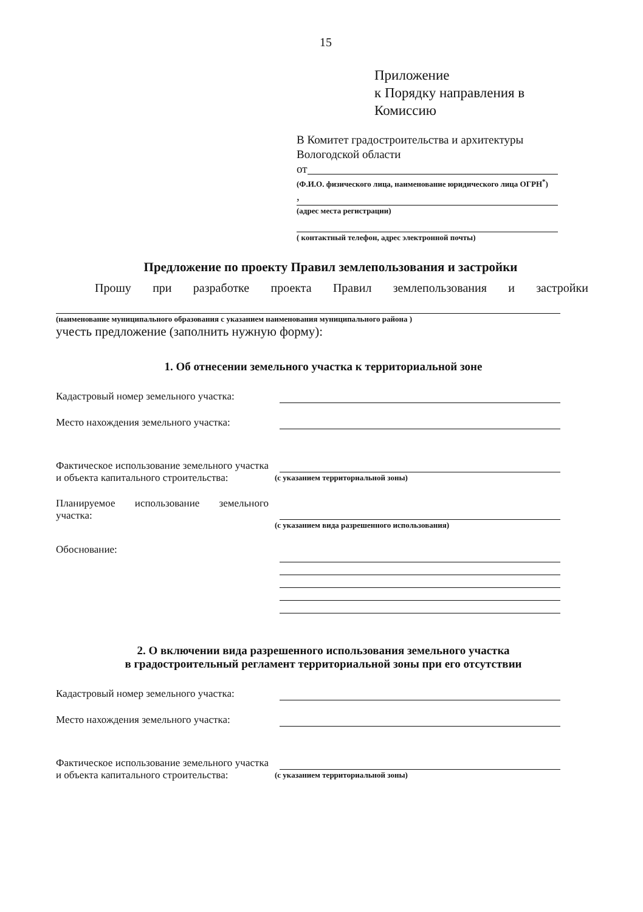15
Приложение
к Порядку направления в
Комиссию
В Комитет градостроительства и архитектуры Вологодской области
от
(Ф.И.О. физического лица, наименование юридического лица ОГРН<sup>*</sup>)
,
(адрес места регистрации)
( контактный телефон, адрес электронной почты)
Предложение по проекту Правил землепользования и застройки
Прошу при разработке проекта Правил землепользования и застройки
(наименование муниципального образования с указанием наименования муниципального района )
учесть предложение (заполнить нужную форму):
1. Об отнесении земельного участка к территориальной зоне
Кадастровый номер земельного участка:
Место нахождения земельного участка:
Фактическое использование земельного участка и объекта капитального строительства:
(с указанием территориальной зоны)
Планируемое использование земельного участка:
(с указанием вида разрешенного использования)
Обоснование:
2. О включении вида разрешенного использования земельного участка
в градостроительный регламент территориальной зоны при его отсутствии
Кадастровый номер земельного участка:
Место нахождения земельного участка:
Фактическое использование земельного участка и объекта капитального строительства:
(с указанием территориальной зоны)